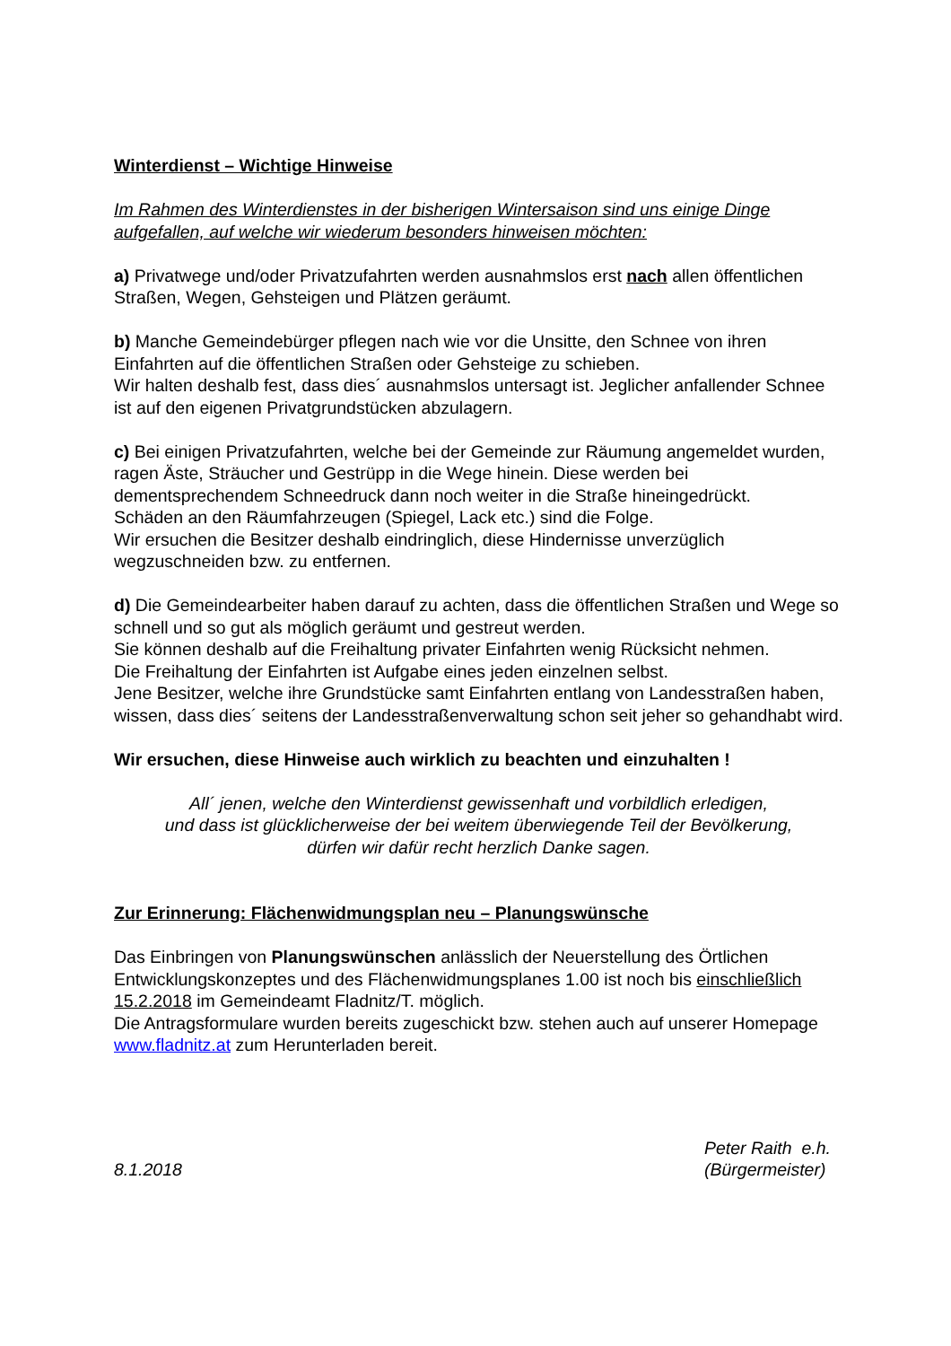Winterdienst – Wichtige Hinweise
Im Rahmen des Winterdienstes in der bisherigen Wintersaison sind uns einige Dinge aufgefallen, auf welche wir wiederum besonders hinweisen möchten:
a) Privatwege und/oder Privatzufahrten werden ausnahmslos erst nach allen öffentlichen Straßen, Wegen, Gehsteigen und Plätzen geräumt.
b) Manche Gemeindebürger pflegen nach wie vor die Unsitte, den Schnee von ihren Einfahrten auf die öffentlichen Straßen oder Gehsteige zu schieben.
Wir halten deshalb fest, dass dies´ ausnahmslos untersagt ist. Jeglicher anfallender Schnee ist auf den eigenen Privatgrundstücken abzulagern.
c) Bei einigen Privatzufahrten, welche bei der Gemeinde zur Räumung angemeldet wurden, ragen Äste, Sträucher und Gestrüpp in die Wege hinein. Diese werden bei dementsprechendem Schneedruck dann noch weiter in die Straße hineingedrückt.
Schäden an den Räumfahrzeugen (Spiegel, Lack etc.) sind die Folge.
Wir ersuchen die Besitzer deshalb eindringlich, diese Hindernisse unverzüglich wegzuschneiden bzw. zu entfernen.
d) Die Gemeindearbeiter haben darauf zu achten, dass die öffentlichen Straßen und Wege so schnell und so gut als möglich geräumt und gestreut werden.
Sie können deshalb auf die Freihaltung privater Einfahrten wenig Rücksicht nehmen.
Die Freihaltung der Einfahrten ist Aufgabe eines jeden einzelnen selbst.
Jene Besitzer, welche ihre Grundstücke samt Einfahrten entlang von Landesstraßen haben, wissen, dass dies´ seitens der Landesstraßenverwaltung schon seit jeher so gehandhabt wird.
Wir ersuchen, diese Hinweise auch wirklich zu beachten und einzuhalten !
All´ jenen, welche den Winterdienst gewissenhaft und vorbildlich erledigen,
und dass ist glücklicherweise der bei weitem überwiegende Teil der Bevölkerung,
dürfen wir dafür recht herzlich Danke sagen.
Zur Erinnerung: Flächenwidmungsplan neu – Planungswünsche
Das Einbringen von Planungswünschen anlässlich der Neuerstellung des Örtlichen Entwicklungskonzeptes und des Flächenwidmungsplanes 1.00 ist noch bis einschließlich 15.2.2018 im Gemeindeamt Fladnitz/T. möglich.
Die Antragsformulare wurden bereits zugeschickt bzw. stehen auch auf unserer Homepage www.fladnitz.at zum Herunterladen bereit.
8.1.2018 Peter Raith e.h.
(Bürgermeister)